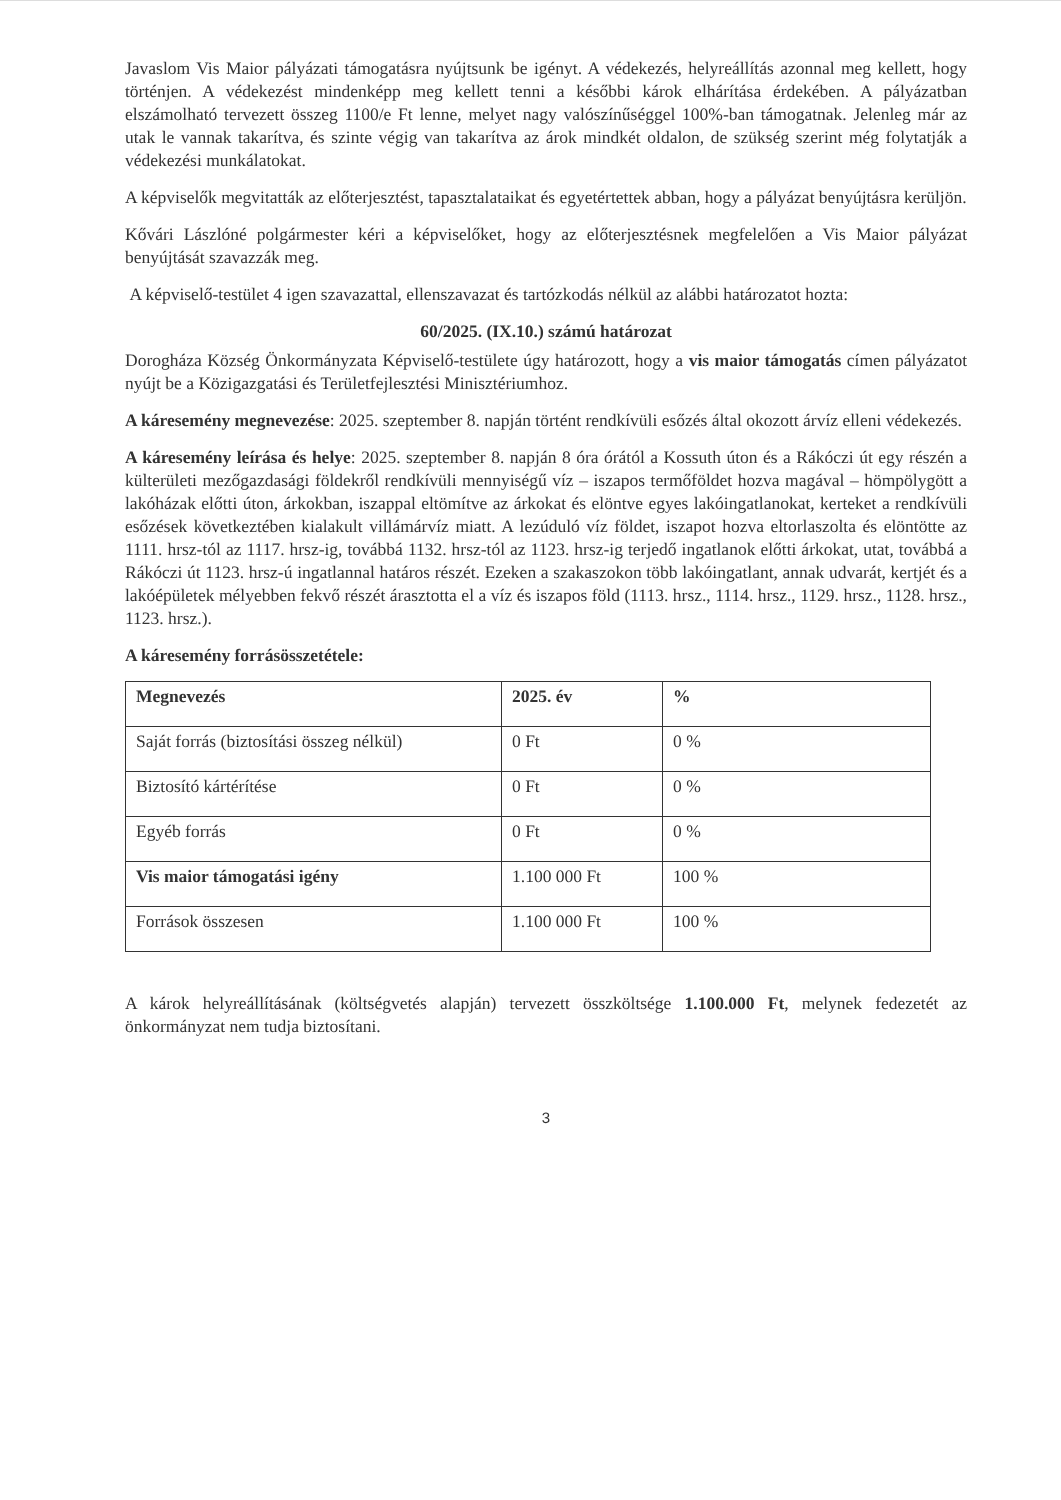Javaslom Vis Maior pályázati támogatásra nyújtsunk be igényt. A védekezés, helyreállítás azonnal meg kellett, hogy történjen. A védekezést mindenképp meg kellett tenni a későbbi károk elhárítása érdekében. A pályázatban elszámolható tervezett összeg 1100/e Ft lenne, melyet nagy valószínűséggel 100%-ban támogatnak. Jelenleg már az utak le vannak takarítva, és szinte végig van takarítva az árok mindkét oldalon, de szükség szerint még folytatják a védekezési munkálatokat.
A képviselők megvitatták az előterjesztést, tapasztalataikat és egyetértettek abban, hogy a pályázat benyújtásra kerüljön.
Kővári Lászlóné polgármester kéri a képviselőket, hogy az előterjesztésnek megfelelően a Vis Maior pályázat benyújtását szavazzák meg.
A képviselő-testület 4 igen szavazattal, ellenszavazat és tartózkodás nélkül az alábbi határozatot hozta:
60/2025. (IX.10.) számú határozat
Dorogháza Község Önkormányzata Képviselő-testülete úgy határozott, hogy a vis maior támogatás címen pályázatot nyújt be a Közigazgatási és Területfejlesztési Minisztériumhoz.
A káresemény megnevezése: 2025. szeptember 8. napján történt rendkívüli esőzés által okozott árvíz elleni védekezés.
A káresemény leírása és helye: 2025. szeptember 8. napján 8 óra órától a Kossuth úton és a Rákóczi út egy részén a külterületi mezőgazdasági földekről rendkívüli mennyiségű víz – iszapos termőföldet hozva magával – hömpölygött a lakóházak előtti úton, árkokban, iszappal eltömítve az árkokat és elöntve egyes lakóingatlanokat, kerteket a rendkívüli esőzések következtében kialakult villámárvíz miatt. A lezúduló víz földet, iszapot hozva eltorlaszolta és elöntötte az 1111. hrsz-tól az 1117. hrsz-ig, továbbá 1132. hrsz-tól az 1123. hrsz-ig terjedő ingatlanok előtti árkokat, utat, továbbá a Rákóczi út 1123. hrsz-ú ingatlannal határos részét. Ezeken a szakaszokon több lakóingatlant, annak udvarát, kertjét és a lakóépületek mélyebben fekvő részét árasztotta el a víz és iszapos föld (1113. hrsz., 1114. hrsz., 1129. hrsz., 1128. hrsz., 1123. hrsz.).
A káresemény forrásösszetétele:
| Megnevezés | 2025. év | % |
| --- | --- | --- |
| Saját forrás (biztosítási összeg nélkül) | 0 Ft | 0 % |
| Biztosító kártérítése | 0 Ft | 0 % |
| Egyéb forrás | 0 Ft | 0 % |
| Vis maior támogatási igény | 1.100 000 Ft | 100 % |
| Források összesen | 1.100 000 Ft | 100 % |
A károk helyreállításának (költségvetés alapján) tervezett összköltsége 1.100.000 Ft, melynek fedezetét az önkormányzat nem tudja biztosítani.
3